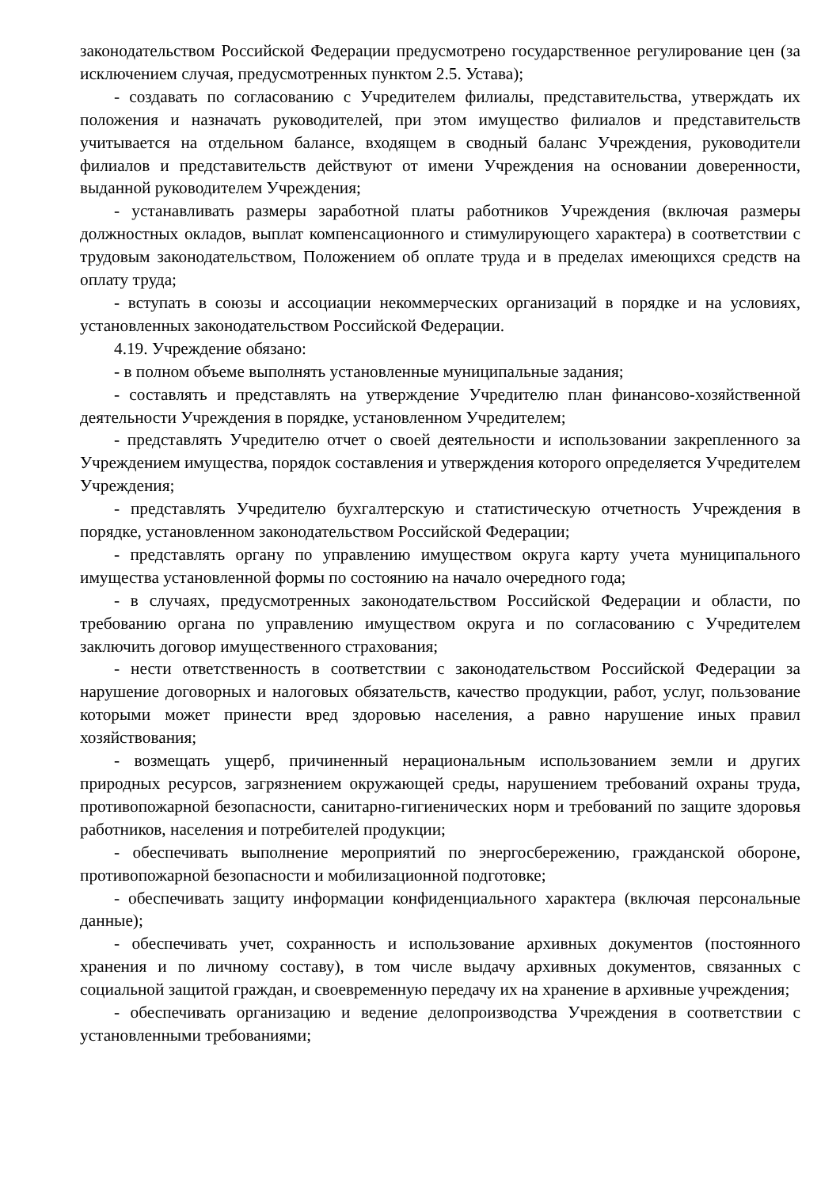законодательством Российской Федерации предусмотрено государственное регулирование цен (за исключением случая, предусмотренных пунктом 2.5. Устава);
- создавать по согласованию с Учредителем филиалы, представительства, утверждать их положения и назначать руководителей, при этом имущество филиалов и представительств учитывается на отдельном балансе, входящем в сводный баланс Учреждения, руководители филиалов и представительств действуют от имени Учреждения на основании доверенности, выданной руководителем Учреждения;
- устанавливать размеры заработной платы работников Учреждения (включая размеры должностных окладов, выплат компенсационного и стимулирующего характера) в соответствии с трудовым законодательством, Положением об оплате труда и в пределах имеющихся средств на оплату труда;
- вступать в союзы и ассоциации некоммерческих организаций в порядке и на условиях, установленных законодательством Российской Федерации.
4.19. Учреждение обязано:
- в полном объеме выполнять установленные муниципальные задания;
- составлять и представлять на утверждение Учредителю план финансово-хозяйственной деятельности Учреждения в порядке, установленном Учредителем;
- представлять Учредителю отчет о своей деятельности и использовании закрепленного за Учреждением имущества, порядок составления и утверждения которого определяется Учредителем Учреждения;
- представлять Учредителю бухгалтерскую и статистическую отчетность Учреждения в порядке, установленном законодательством Российской Федерации;
- представлять органу по управлению имуществом округа карту учета муниципального имущества установленной формы по состоянию на начало очередного года;
- в случаях, предусмотренных законодательством Российской Федерации и области, по требованию органа по управлению имуществом округа и по согласованию с Учредителем заключить договор имущественного страхования;
- нести ответственность в соответствии с законодательством Российской Федерации за нарушение договорных и налоговых обязательств, качество продукции, работ, услуг, пользование которыми может принести вред здоровью населения, а равно нарушение иных правил хозяйствования;
- возмещать ущерб, причиненный нерациональным использованием земли и других природных ресурсов, загрязнением окружающей среды, нарушением требований охраны труда, противопожарной безопасности, санитарно-гигиенических норм и требований по защите здоровья работников, населения и потребителей продукции;
- обеспечивать выполнение мероприятий по энергосбережению, гражданской обороне, противопожарной безопасности и мобилизационной подготовке;
- обеспечивать защиту информации конфиденциального характера (включая персональные данные);
- обеспечивать учет, сохранность и использование архивных документов (постоянного хранения и по личному составу), в том числе выдачу архивных документов, связанных с социальной защитой граждан, и своевременную передачу их на хранение в архивные учреждения;
- обеспечивать организацию и ведение делопроизводства Учреждения в соответствии с установленными требованиями;